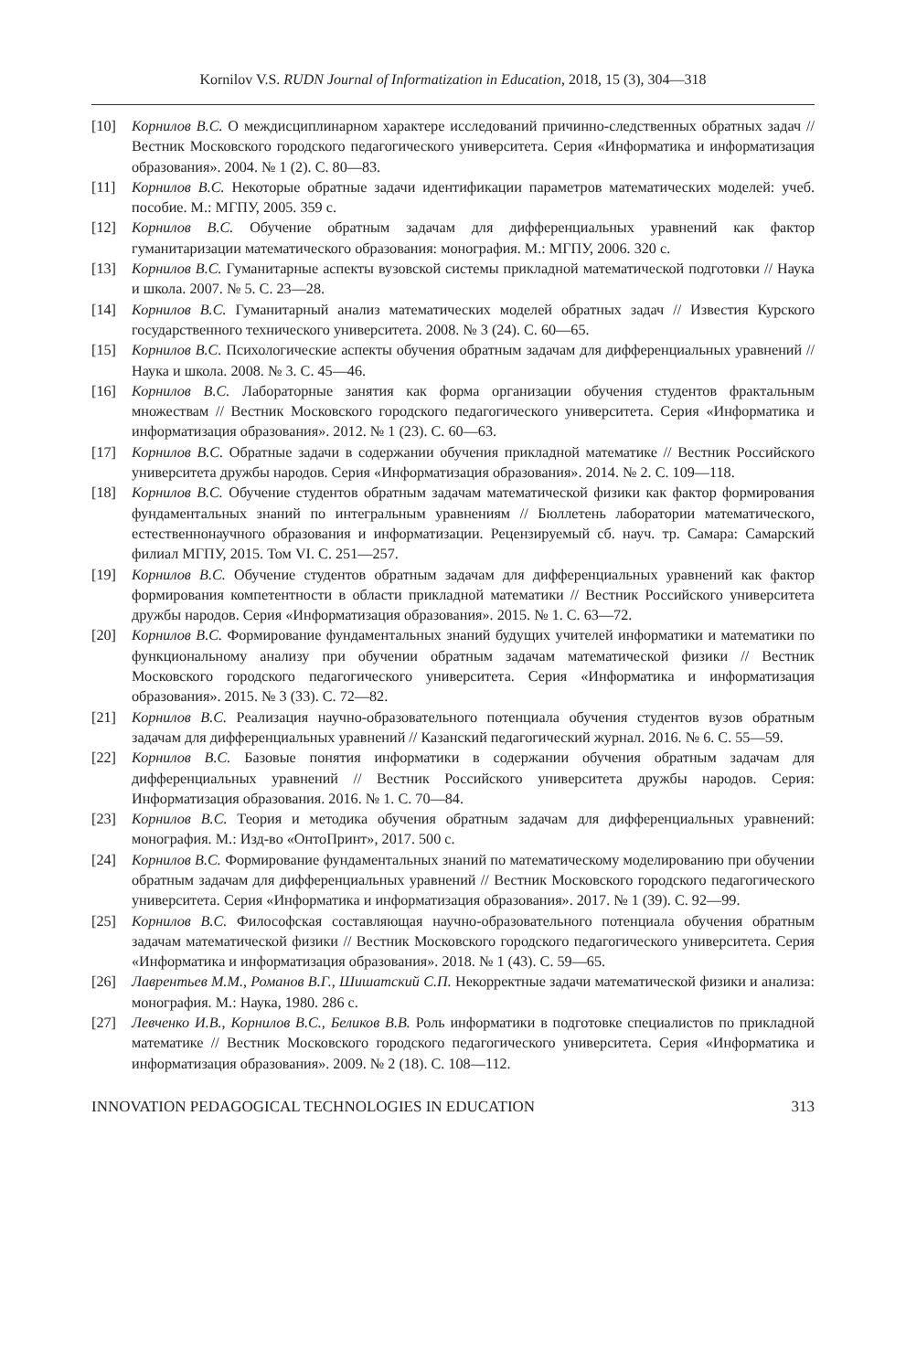Kornilov V.S. RUDN Journal of Informatization in Education, 2018, 15 (3), 304—318
[10] Корнилов В.С. О междисциплинарном характере исследований причинно-следственных обратных задач // Вестник Московского городского педагогического университета. Серия «Информатика и информатизация образования». 2004. № 1 (2). С. 80—83.
[11] Корнилов В.С. Некоторые обратные задачи идентификации параметров математических моделей: учеб. пособие. М.: МГПУ, 2005. 359 с.
[12] Корнилов В.С. Обучение обратным задачам для дифференциальных уравнений как фактор гуманитаризации математического образования: монография. М.: МГПУ, 2006. 320 с.
[13] Корнилов В.С. Гуманитарные аспекты вузовской системы прикладной математической подготовки // Наука и школа. 2007. № 5. С. 23—28.
[14] Корнилов В.С. Гуманитарный анализ математических моделей обратных задач // Известия Курского государственного технического университета. 2008. № 3 (24). С. 60—65.
[15] Корнилов В.С. Психологические аспекты обучения обратным задачам для дифференциальных уравнений // Наука и школа. 2008. № 3. С. 45—46.
[16] Корнилов В.С. Лабораторные занятия как форма организации обучения студентов фрактальным множествам // Вестник Московского городского педагогического университета. Серия «Информатика и информатизация образования». 2012. № 1 (23). С. 60—63.
[17] Корнилов В.С. Обратные задачи в содержании обучения прикладной математике // Вестник Российского университета дружбы народов. Серия «Информатизация образования». 2014. № 2. С. 109—118.
[18] Корнилов В.С. Обучение студентов обратным задачам математической физики как фактор формирования фундаментальных знаний по интегральным уравнениям // Бюллетень лаборатории математического, естественнонаучного образования и информатизации. Рецензируемый сб. науч. тр. Самара: Самарский филиал МГПУ, 2015. Том VI. С. 251—257.
[19] Корнилов В.С. Обучение студентов обратным задачам для дифференциальных уравнений как фактор формирования компетентности в области прикладной математики // Вестник Российского университета дружбы народов. Серия «Информатизация образования». 2015. № 1. С. 63—72.
[20] Корнилов В.С. Формирование фундаментальных знаний будущих учителей информатики и математики по функциональному анализу при обучении обратным задачам математической физики // Вестник Московского городского педагогического университета. Серия «Информатика и информатизация образования». 2015. № 3 (33). С. 72—82.
[21] Корнилов В.С. Реализация научно-образовательного потенциала обучения студентов вузов обратным задачам для дифференциальных уравнений // Казанский педагогический журнал. 2016. № 6. С. 55—59.
[22] Корнилов В.С. Базовые понятия информатики в содержании обучения обратным задачам для дифференциальных уравнений // Вестник Российского университета дружбы народов. Серия: Информатизация образования. 2016. № 1. С. 70—84.
[23] Корнилов В.С. Теория и методика обучения обратным задачам для дифференциальных уравнений: монография. М.: Изд-во «ОнтоПринт», 2017. 500 с.
[24] Корнилов В.С. Формирование фундаментальных знаний по математическому моделированию при обучении обратным задачам для дифференциальных уравнений // Вестник Московского городского педагогического университета. Серия «Информатика и информатизация образования». 2017. № 1 (39). С. 92—99.
[25] Корнилов В.С. Философская составляющая научно-образовательного потенциала обучения обратным задачам математической физики // Вестник Московского городского педагогического университета. Серия «Информатика и информатизация образования». 2018. № 1 (43). С. 59—65.
[26] Лаврентьев М.М., Романов В.Г., Шишатский С.П. Некорректные задачи математической физики и анализа: монография. М.: Наука, 1980. 286 с.
[27] Левченко И.В., Корнилов В.С., Беликов В.В. Роль информатики в подготовке специалистов по прикладной математике // Вестник Московского городского педагогического университета. Серия «Информатика и информатизация образования». 2009. № 2 (18). С. 108—112.
INNOVATION PEDAGOGICAL TECHNOLOGIES IN EDUCATION 313